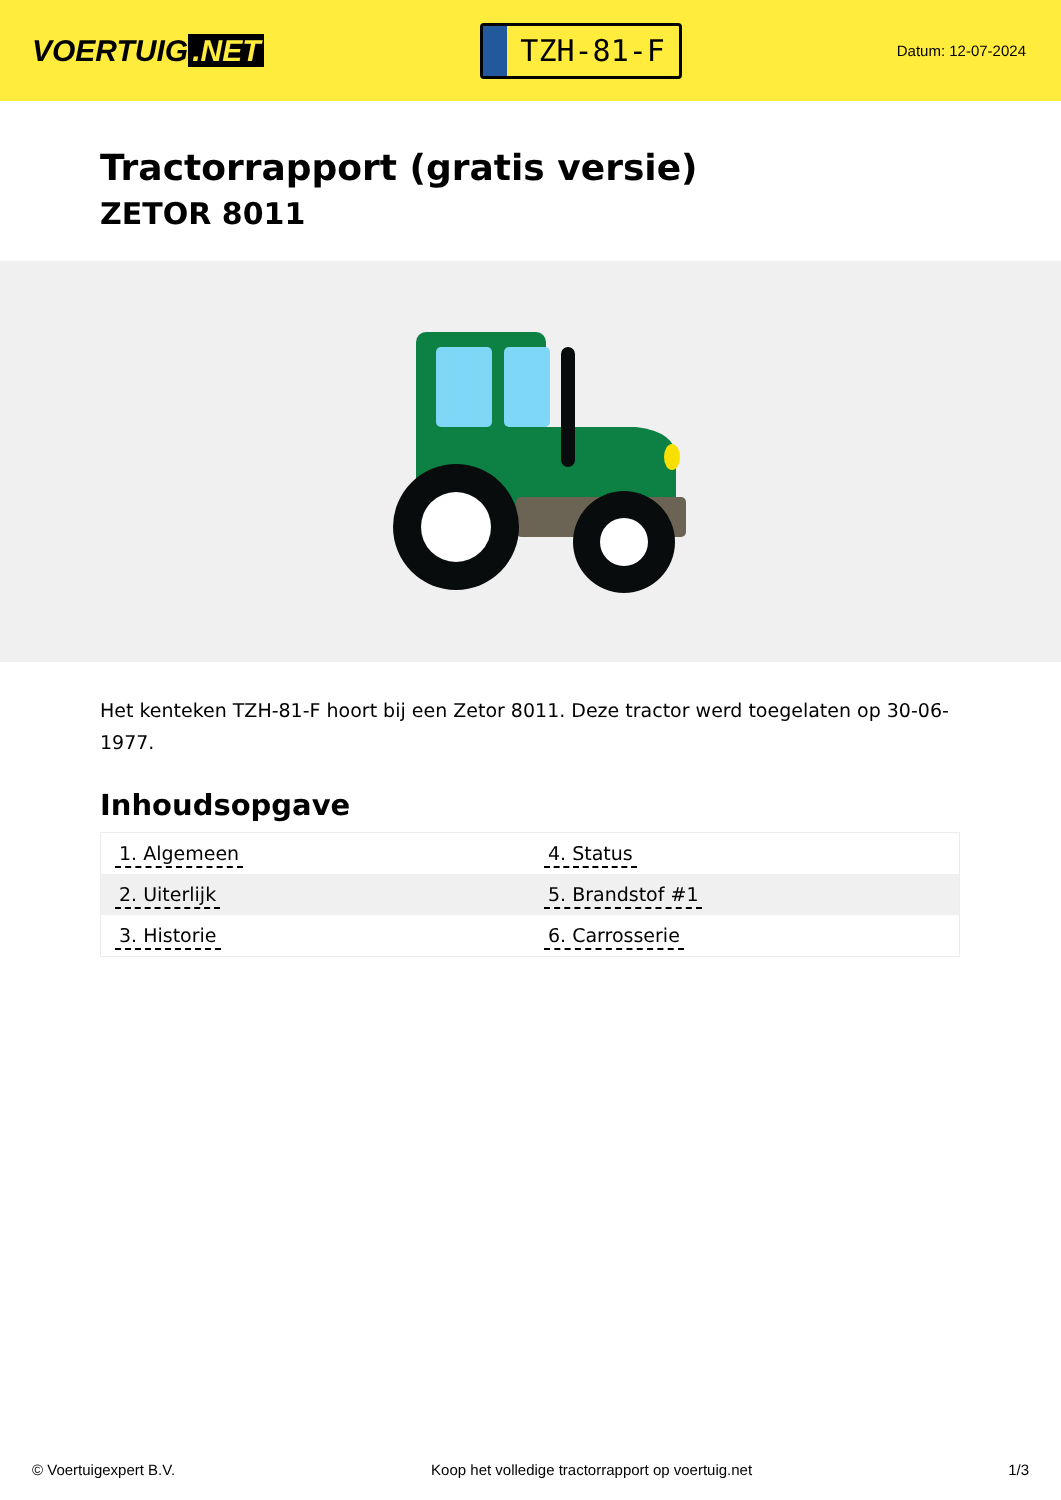VOERTUIG.NET
TZH-81-F
Datum: 12-07-2024
Tractorrapport (gratis versie)
ZETOR 8011
Het kenteken TZH-81-F hoort bij een Zetor 8011. Deze tractor werd toegelaten op 30-06-1977.
Inhoudsopgave
| 1. Algemeen | 4. Status |
| 2. Uiterlijk | 5. Brandstof #1 |
| 3. Historie | 6. Carrosserie |
© Voertuigexpert B.V. Koop het volledige tractorrapport op voertuig.net 1/3